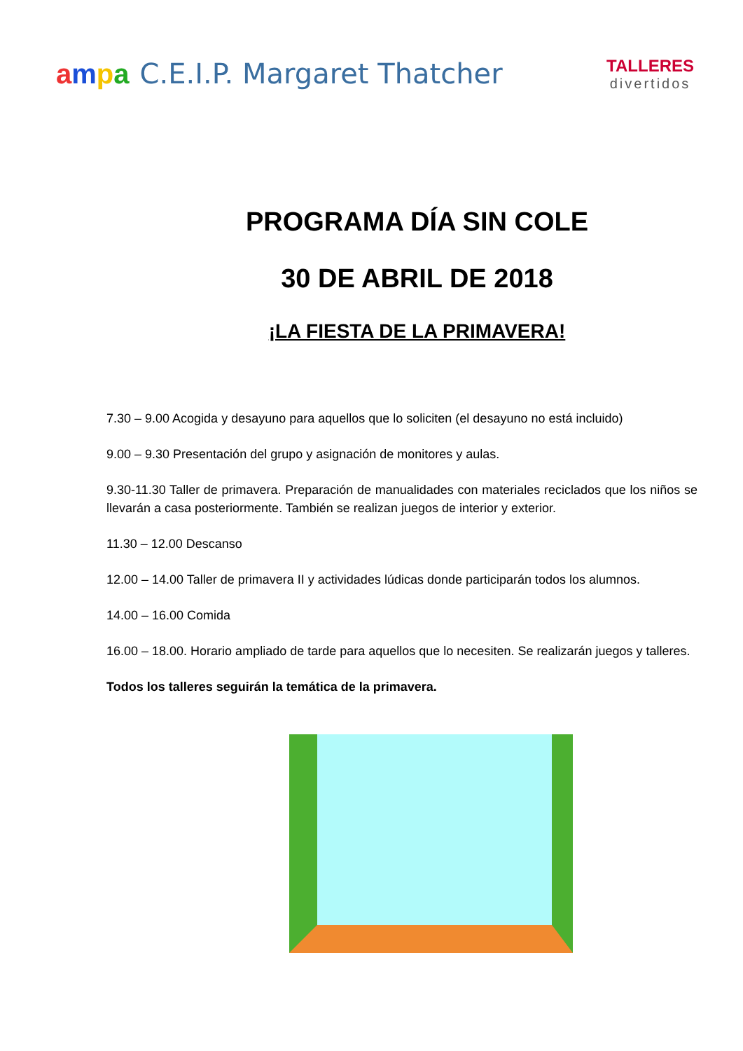ampa C.E.I.P. Margaret Thatcher
TALLERES
divertidos
PROGRAMA DÍA SIN COLE
30 DE ABRIL DE 2018
¡LA FIESTA DE LA PRIMAVERA!
7.30 – 9.00 Acogida y desayuno para aquellos que lo soliciten (el desayuno no está incluido)
9.00 – 9.30 Presentación del grupo y asignación de monitores y aulas.
9.30-11.30 Taller de primavera. Preparación de manualidades con materiales reciclados que los niños se llevarán a casa posteriormente. También se realizan juegos de interior y exterior.
11.30 – 12.00 Descanso
12.00 – 14.00 Taller de primavera II y actividades lúdicas donde participarán todos los alumnos.
14.00 – 16.00 Comida
16.00 – 18.00. Horario ampliado de tarde para aquellos que lo necesiten. Se realizarán juegos y talleres.
Todos los talleres seguirán la temática de la primavera.